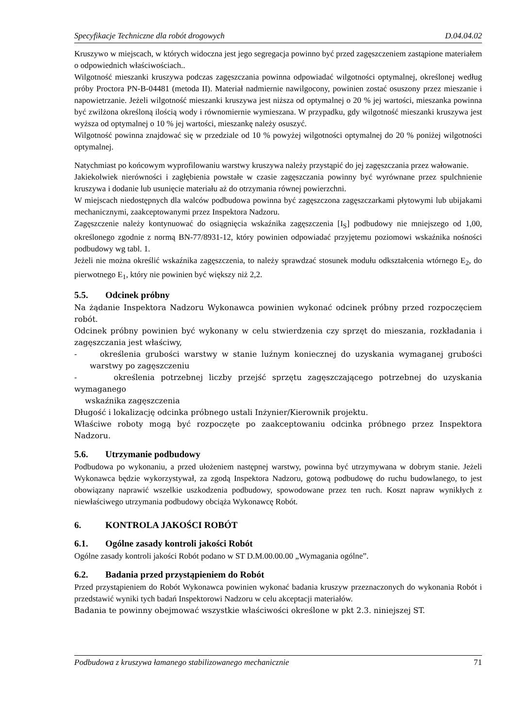Specyfikacje Techniczne dla robót drogowych D.04.04.02
Kruszywo w miejscach, w których widoczna jest jego segregacja powinno być przed zagęszczeniem zastąpione materiałem o odpowiednich właściwościach..
Wilgotność mieszanki kruszywa podczas zagęszczania powinna odpowiadać wilgotności optymalnej, określonej według próby Proctora PN-B-04481 (metoda II). Materiał nadmiernie nawilgocony, powinien zostać osuszony przez mieszanie i napowietrzanie. Jeżeli wilgotność mieszanki kruszywa jest niższa od optymalnej o 20 % jej wartości, mieszanka powinna być zwilżona określoną ilością wody i równomiernie wymieszana. W przypadku, gdy wilgotność mieszanki kruszywa jest wyższa od optymalnej o 10 % jej wartości, mieszankę należy osuszyć.
Wilgotność powinna znajdować się w przedziale od 10 % powyżej wilgotności optymalnej do 20 % poniżej wilgotności optymalnej.
Natychmiast po końcowym wyprofilowaniu warstwy kruszywa należy przystąpić do jej zagęszczania przez wałowanie.
Jakiekolwiek nierówności i zagłębienia powstałe w czasie zagęszczania powinny być wyrównane przez spulchnienie kruszywa i dodanie lub usunięcie materiału aż do otrzymania równej powierzchni.
W miejscach niedostępnych dla walców podbudowa powinna być zagęszczona zagęszczarkami płytowymi lub ubijakami mechanicznymi, zaakceptowanymi przez Inspektora Nadzoru.
Zagęszczenie należy kontynuować do osiągnięcia wskaźnika zagęszczenia [I<sub>S</sub>] podbudowy nie mniejszego od 1,00, określonego zgodnie z normą BN-77/8931-12, który powinien odpowiadać przyjętemu poziomowi wskaźnika nośności podbudowy wg tabl. 1.
Jeżeli nie można określić wskaźnika zagęszczenia, to należy sprawdzać stosunek modułu odkształcenia wtórnego E<sub>2</sub>, do pierwotnego E<sub>1</sub>, który nie powinien być większy niż 2,2.
5.5. Odcinek próbny
Na żądanie Inspektora Nadzoru Wykonawca powinien wykonać odcinek próbny przed rozpoczęciem robót.
Odcinek próbny powinien być wykonany w celu stwierdzenia czy sprzęt do mieszania, rozkładania i zagęszczania jest właściwy,
- określenia grubości warstwy w stanie luźnym koniecznej do uzyskania wymaganej grubości warstwy po zagęszczeniu
- określenia potrzebnej liczby przejść sprzętu zagęszczającego potrzebnej do uzyskania wymaganego
wskaźnika zagęszczenia
Długość i lokalizację odcinka próbnego ustali Inżynier/Kierownik projektu.
Właściwe roboty mogą być rozpoczęte po zaakceptowaniu odcinka próbnego przez Inspektora Nadzoru.
5.6. Utrzymanie podbudowy
Podbudowa po wykonaniu, a przed ułożeniem następnej warstwy, powinna być utrzymywana w dobrym stanie. Jeżeli Wykonawca będzie wykorzystywał, za zgodą Inspektora Nadzoru, gotową podbudowę do ruchu budowlanego, to jest obowiązany naprawić wszelkie uszkodzenia podbudowy, spowodowane przez ten ruch. Koszt napraw wynikłych z niewłaściwego utrzymania podbudowy obciąża Wykonawcę Robót.
6. KONTROLA JAKOŚCI ROBÓT
6.1. Ogólne zasady kontroli jakości Robót
Ogólne zasady kontroli jakości Robót podano w ST D.M.00.00.00 „Wymagania ogólne”.
6.2. Badania przed przystąpieniem do Robót
Przed przystąpieniem do Robót Wykonawca powinien wykonać badania kruszyw przeznaczonych do wykonania Robót i przedstawić wyniki tych badań Inspektorowi Nadzoru w celu akceptacji materiałów.
Badania te powinny obejmować wszystkie właściwości określone w pkt 2.3. niniejszej ST.
Podbudowa z kruszywa łamanego stabilizowanego mechanicznie 71